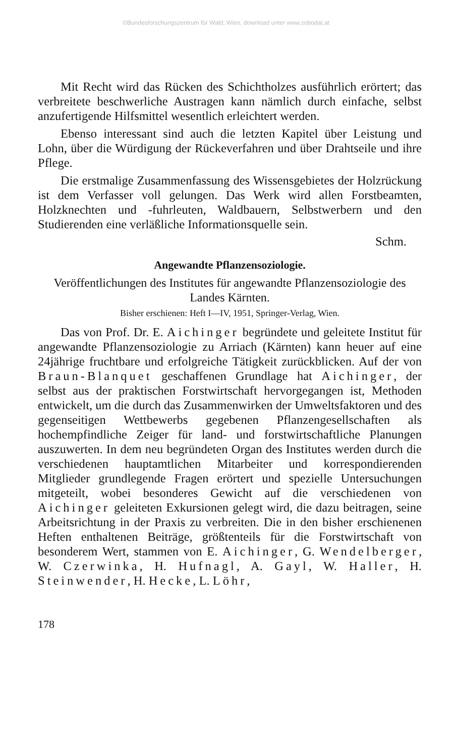©Bundesforschungszentrum für Wald, Wien, download unter www.zobodat.at
Mit Recht wird das Rücken des Schichtholzes ausführlich erörtert; das verbreitete beschwerliche Austragen kann nämlich durch einfache, selbst anzufertigende Hilfsmittel wesentlich erleichtert werden.
Ebenso interessant sind auch die letzten Kapitel über Leistung und Lohn, über die Würdigung der Rückeverfahren und über Drahtseile und ihre Pflege.
Die erstmalige Zusammenfassung des Wissensgebietes der Holzrückung ist dem Verfasser voll gelungen. Das Werk wird allen Forstbeamten, Holzknechten und -fuhrleuten, Waldbauern, Selbstwerbern und den Studierenden eine verläßliche Informationsquelle sein.
Schm.
Angewandte Pflanzensoziologie.
Veröffentlichungen des Institutes für angewandte Pflanzensoziologie des Landes Kärnten.
Bisher erschienen: Heft I—IV, 1951, Springer-Verlag, Wien.
Das von Prof. Dr. E. Aichinger begründete und geleitete Institut für angewandte Pflanzensoziologie zu Arriach (Kärnten) kann heuer auf eine 24jährige fruchtbare und erfolgreiche Tätigkeit zurückblicken. Auf der von Braun-Blanquet geschaffenen Grundlage hat Aichinger, der selbst aus der praktischen Forstwirtschaft hervorgegangen ist, Methoden entwickelt, um die durch das Zusammenwirken der Umweltsfaktoren und des gegenseitigen Wettbewerbs gegebenen Pflanzengesellschaften als hochempfindliche Zeiger für land- und forstwirtschaftliche Planungen auszuwerten. In dem neu begründeten Organ des Institutes werden durch die verschiedenen hauptamtlichen Mitarbeiter und korrespondierenden Mitglieder grundlegende Fragen erörtert und spezielle Untersuchungen mitgeteilt, wobei besonderes Gewicht auf die verschiedenen von Aichinger geleiteten Exkursionen gelegt wird, die dazu beitragen, seine Arbeitsrichtung in der Praxis zu verbreiten. Die in den bisher erschienenen Heften enthaltenen Beiträge, größtenteils für die Forstwirtschaft von besonderem Wert, stammen von E. Aichinger, G. Wendelberger, W. Czerwinka, H. Hufnagl, A. Gayl, W. Haller, H. Steinwender, H. Hecke, L. Löhr,
178